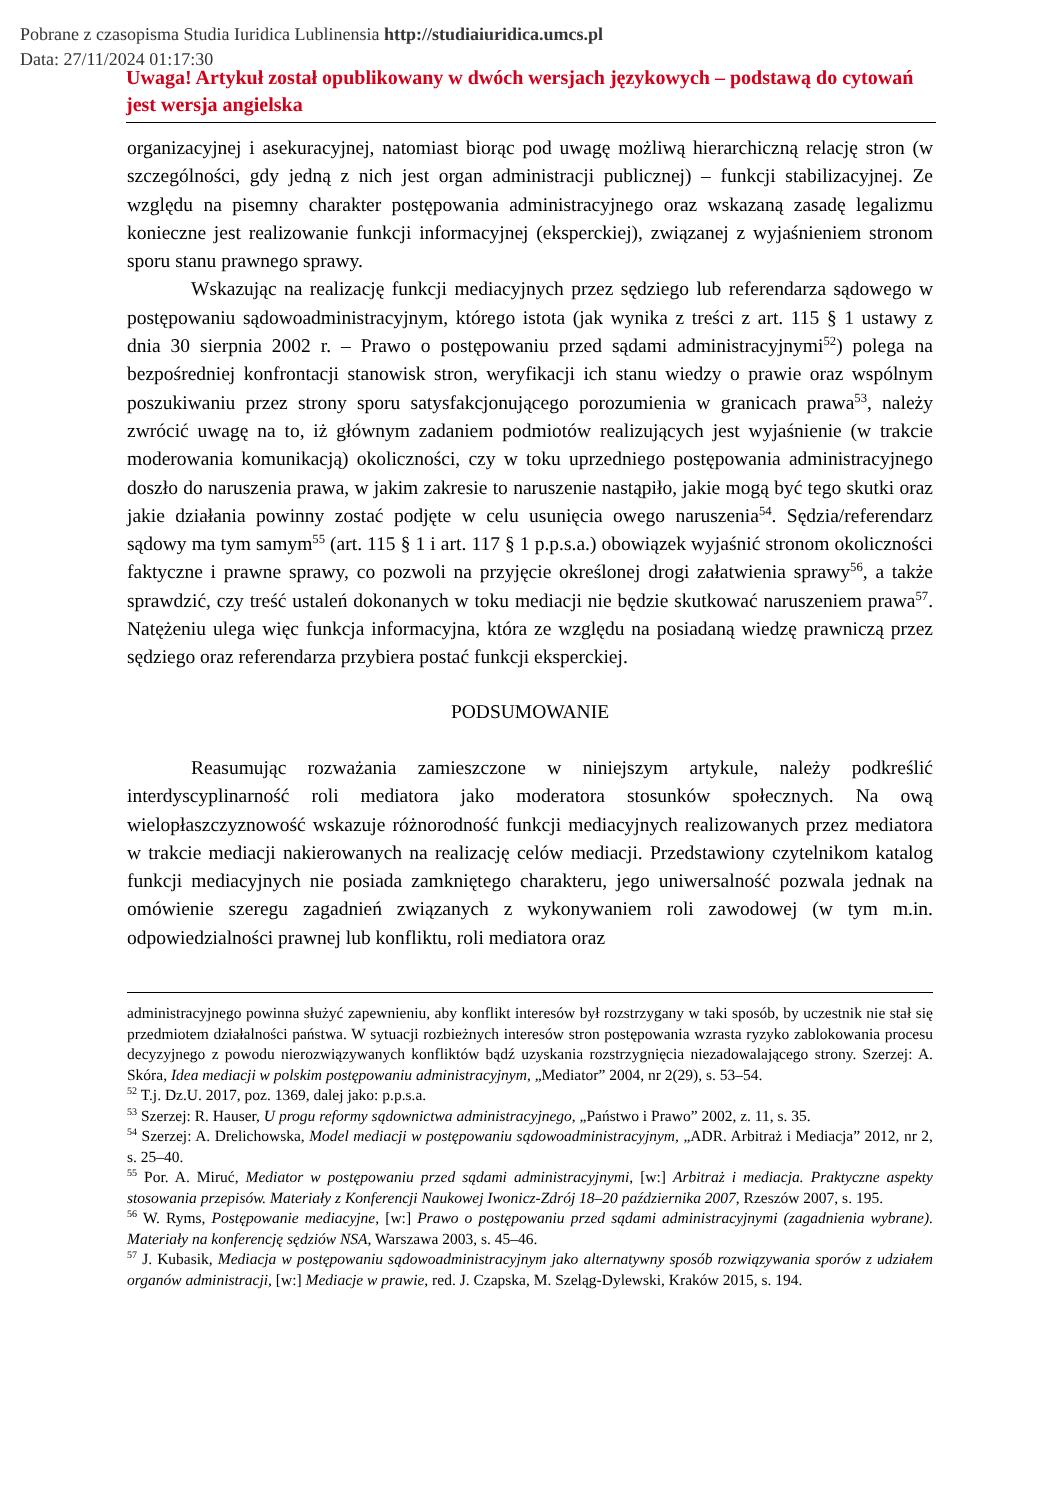Pobrane z czasopisma Studia Iuridica Lublinensia http://studiaiuridica.umcs.pl
Data: 27/11/2024 01:17:30
Uwaga! Artykuł został opublikowany w dwóch wersjach językowych – podstawą do cytowań jest wersja angielska
organizacyjnej i asekuracyjnej, natomiast biorąc pod uwagę możliwą hierarchiczną relację stron (w szczególności, gdy jedną z nich jest organ administracji publicznej) – funkcji stabilizacyjnej. Ze względu na pisemny charakter postępowania administracyjnego oraz wskazaną zasadę legalizmu konieczne jest realizowanie funkcji informacyjnej (eksperckiej), związanej z wyjaśnieniem stronom sporu stanu prawnego sprawy.
Wskazując na realizację funkcji mediacyjnych przez sędziego lub referendarza sądowego w postępowaniu sądowoadministracyjnym, którego istota (jak wynika z treści z art. 115 § 1 ustawy z dnia 30 sierpnia 2002 r. – Prawo o postępowaniu przed sądami administracyjnymi<sup>52</sup>) polega na bezpośredniej konfrontacji stanowisk stron, weryfikacji ich stanu wiedzy o prawie oraz wspólnym poszukiwaniu przez strony sporu satysfakcjonującego porozumienia w granicach prawa<sup>53</sup>, należy zwrócić uwagę na to, iż głównym zadaniem podmiotów realizujących jest wyjaśnienie (w trakcie moderowania komunikacją) okoliczności, czy w toku uprzedniego postępowania administracyjnego doszło do naruszenia prawa, w jakim zakresie to naruszenie nastąpiło, jakie mogą być tego skutki oraz jakie działania powinny zostać podjęte w celu usunięcia owego naruszenia<sup>54</sup>. Sędzia/referendarz sądowy ma tym samym<sup>55</sup> (art. 115 § 1 i art. 117 § 1 p.p.s.a.) obowiązek wyjaśnić stronom okoliczności faktyczne i prawne sprawy, co pozwoli na przyjęcie określonej drogi załatwienia sprawy<sup>56</sup>, a także sprawdzić, czy treść ustaleń dokonanych w toku mediacji nie będzie skutkować naruszeniem prawa<sup>57</sup>. Natężeniu ulega więc funkcja informacyjna, która ze względu na posiadaną wiedzę prawniczą przez sędziego oraz referendarza przybiera postać funkcji eksperckiej.
PODSUMOWANIE
Reasumując rozważania zamieszczone w niniejszym artykule, należy podkreślić interdyscyplinarność roli mediatora jako moderatora stosunków społecznych. Na ową wielopłaszczyznowość wskazuje różnorodność funkcji mediacyjnych realizowanych przez mediatora w trakcie mediacji nakierowanych na realizację celów mediacji. Przedstawiony czytelnikom katalog funkcji mediacyjnych nie posiada zamkniętego charakteru, jego uniwersalność pozwala jednak na omówienie szeregu zagadnień związanych z wykonywaniem roli zawodowej (w tym m.in. odpowiedzialności prawnej lub konfliktu, roli mediatora oraz
administracyjnego powinna służyć zapewnieniu, aby konflikt interesów był rozstrzygany w taki sposób, by uczestnik nie stał się przedmiotem działalności państwa. W sytuacji rozbieżnych interesów stron postępowania wzrasta ryzyko zablokowania procesu decyzyjnego z powodu nierozwiązywanych konfliktów bądź uzyskania rozstrzygnięcia niezadowalającego strony. Szerzej: A. Skóra, Idea mediacji w polskim postępowaniu administracyjnym, „Mediator” 2004, nr 2(29), s. 53–54.
<sup>52</sup> T.j. Dz.U. 2017, poz. 1369, dalej jako: p.p.s.a.
<sup>53</sup> Szerzej: R. Hauser, U progu reformy sądownictwa administracyjnego, „Państwo i Prawo” 2002, z. 11, s. 35.
<sup>54</sup> Szerzej: A. Drelichowska, Model mediacji w postępowaniu sądowoadministracyjnym, „ADR. Arbitraż i Mediacja” 2012, nr 2, s. 25–40.
<sup>55</sup> Por. A. Miruć, Mediator w postępowaniu przed sądami administracyjnymi, [w:] Arbitraż i mediacja. Praktyczne aspekty stosowania przepisów. Materiały z Konferencji Naukowej Iwonicz-Zdrój 18–20 października 2007, Rzeszów 2007, s. 195.
<sup>56</sup> W. Ryms, Postępowanie mediacyjne, [w:] Prawo o postępowaniu przed sądami administracyjnymi (zagadnienia wybrane). Materiały na konferencję sędziów NSA, Warszawa 2003, s. 45–46.
<sup>57</sup> J. Kubasik, Mediacja w postępowaniu sądowoadministracyjnym jako alternatywny sposób rozwiązywania sporów z udziałem organów administracji, [w:] Mediacje w prawie, red. J. Czapska, M. Szeląg-Dylewski, Kraków 2015, s. 194.